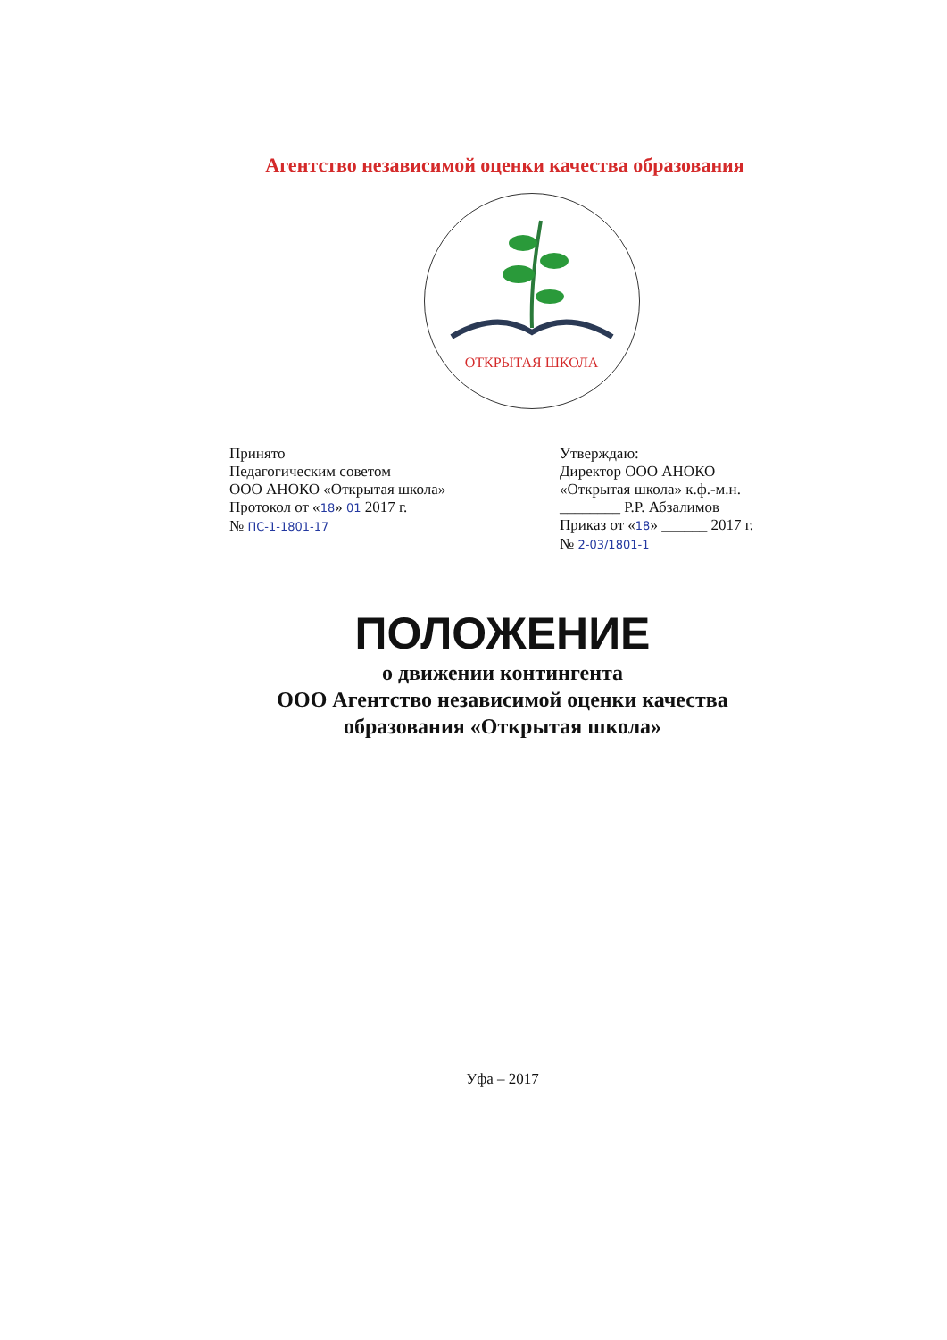Агентство независимой оценки качества образования
ОТКРЫТАЯ ШКОЛА
Принято
Педагогическим советом
ООО АНОКО «Открытая школа»
Протокол от «18» 01 2017 г.
№ ПС-1-1801-17
Утверждаю:
Директор ООО АНОКО
«Открытая школа» к.ф.-м.н.
________ Р.Р. Абзалимов
Приказ от «18» ______ 2017 г.
№ 2-03/1801-1
ПОЛОЖЕНИЕ
о движении контингента
ООО Агентство независимой оценки качества
образования «Открытая школа»
Уфа – 2017